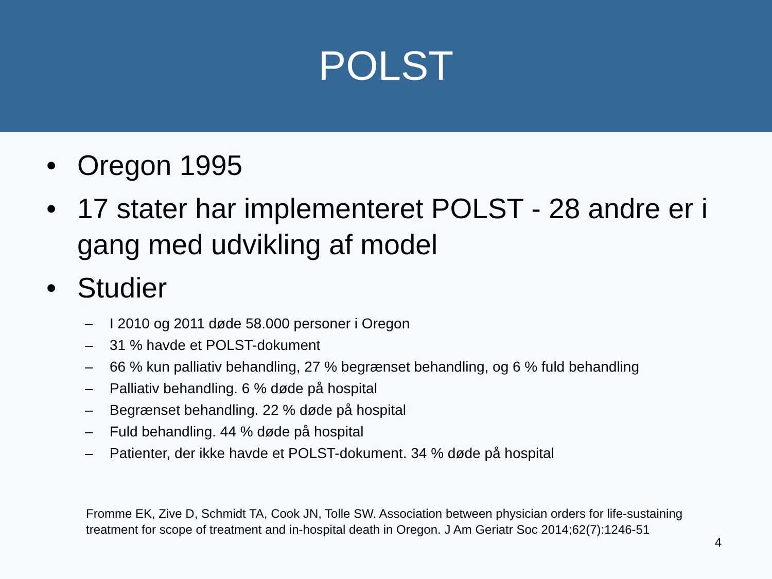POLST
• Oregon 1995
• 17 stater har implementeret POLST - 28 andre er i gang med udvikling af model
• Studier
– I 2010 og 2011 døde 58.000 personer i Oregon
– 31 % havde et POLST-dokument
– 66 % kun palliativ behandling, 27 % begrænset behandling, og 6 % fuld behandling
– Palliativ behandling. 6 % døde på hospital
– Begrænset behandling. 22 % døde på hospital
– Fuld behandling. 44 % døde på hospital
– Patienter, der ikke havde et POLST-dokument. 34 % døde på hospital
Fromme EK, Zive D, Schmidt TA, Cook JN, Tolle SW. Association between physician orders for life-sustaining treatment for scope of treatment and in-hospital death in Oregon. J Am Geriatr Soc 2014;62(7):1246-51
4